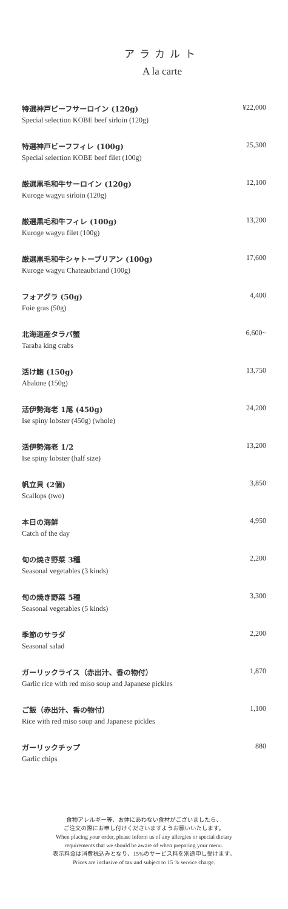アラカルト
A la carte
特選神戸ビーフサーロイン (120g)
Special selection KOBE beef sirloin (120g)
¥22,000
特選神戸ビーフフィレ (100g)
Special selection KOBE beef filet (100g)
25,300
厳選黒毛和牛サーロイン (120g)
Kuroge wagyu sirloin (120g)
12,100
厳選黒毛和牛フィレ (100g)
Kuroge wagyu filet (100g)
13,200
厳選黒毛和牛シャトーブリアン (100g)
Kuroge wagyu Chateaubriand (100g)
17,600
フォアグラ (50g)
Foie gras (50g)
4,400
北海道産タラバ蟹
Taraba king crabs
6,600~
活け鮑 (150g)
Abalone (150g)
13,750
活伊勢海老 1尾 (450g)
Ise spiny lobster (450g) (whole)
24,200
活伊勢海老 1/2
Ise spiny lobster (half size)
13,200
帆立貝 (2個)
Scallops (two)
3,850
本日の海鮮
Catch of the day
4,950
旬の焼き野菜 3種
Seasonal vegetables (3 kinds)
2,200
旬の焼き野菜 5種
Seasonal vegetables (5 kinds)
3,300
季節のサラダ
Seasonal salad
2,200
ガーリックライス（赤出汁、香の物付）
Garlic rice with red miso soup and Japanese pickles
1,870
ご飯（赤出汁、香の物付）
Rice with red miso soup and Japanese pickles
1,100
ガーリックチップ
Garlic chips
880
食物アレルギー等、お体にあわない食材がございましたら、
ご注文の際にお申し付けくださいますようお願いいたします。
When placing your order, please inform us of any allergies or special dietary
requirements that we should be aware of when preparing your menu.
表示料金は消費税込みとなり、15%のサービス料を別途申し受けます。
Prices are inclusive of tax and subject to 15 % service charge.